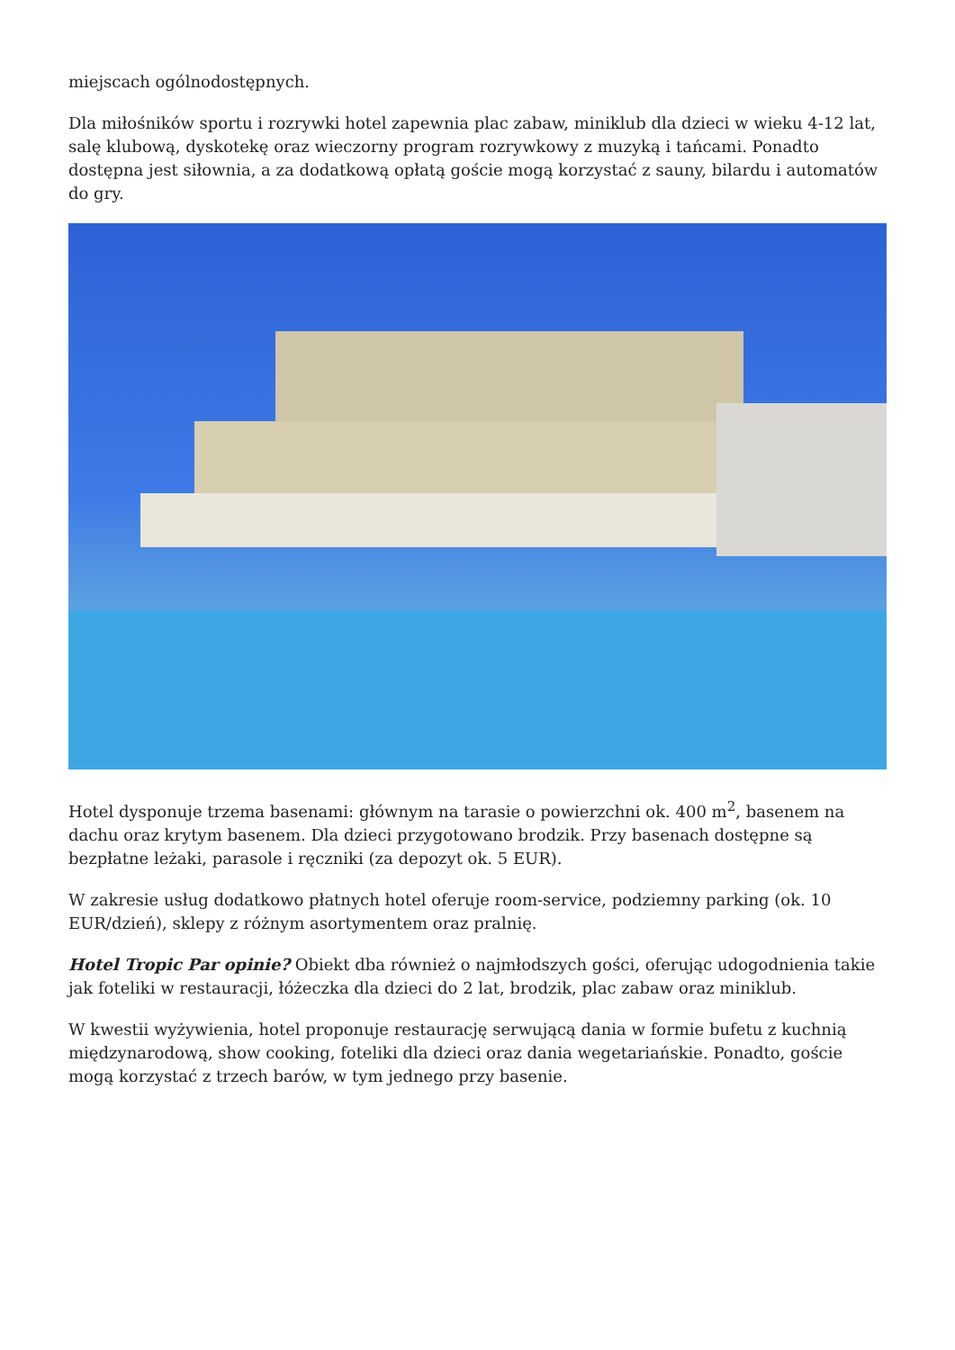miejscach ogólnodostępnych.
Dla miłośników sportu i rozrywki hotel zapewnia plac zabaw, miniklub dla dzieci w wieku 4-12 lat, salę klubową, dyskotekę oraz wieczorny program rozrywkowy z muzyką i tańcami. Ponadto dostępna jest siłownia, a za dodatkową opłatą goście mogą korzystać z sauny, bilardu i automatów do gry.
Hotel dysponuje trzema basenami: głównym na tarasie o powierzchni ok. 400 m<sup>2</sup>, basenem na dachu oraz krytym basenem. Dla dzieci przygotowano brodzik. Przy basenach dostępne są bezpłatne leżaki, parasole i ręczniki (za depozyt ok. 5 EUR).
W zakresie usług dodatkowo płatnych hotel oferuje room-service, podziemny parking (ok. 10 EUR/dzień), sklepy z różnym asortymentem oraz pralnię.
Hotel Tropic Par opinie? Obiekt dba również o najmłodszych gości, oferując udogodnienia takie jak foteliki w restauracji, łóżeczka dla dzieci do 2 lat, brodzik, plac zabaw oraz miniklub.
W kwestii wyżywienia, hotel proponuje restaurację serwującą dania w formie bufetu z kuchnią międzynarodową, show cooking, foteliki dla dzieci oraz dania wegetariańskie. Ponadto, goście mogą korzystać z trzech barów, w tym jednego przy basenie.